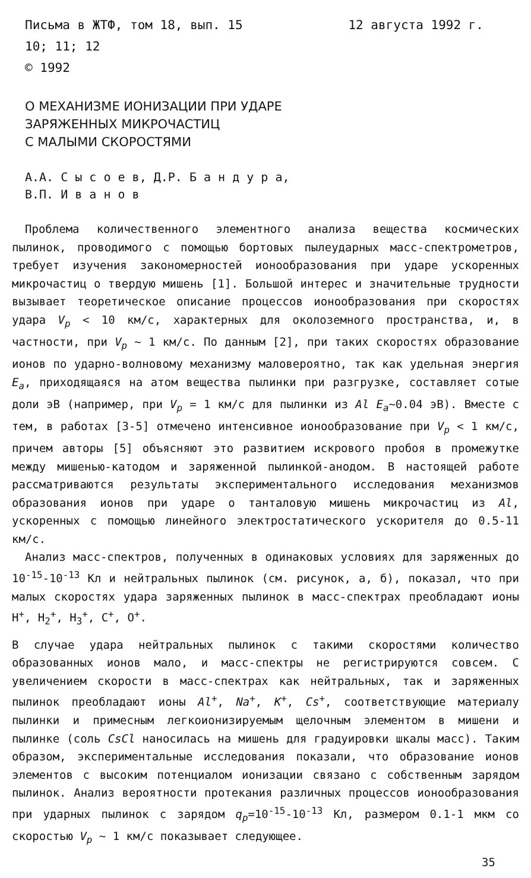Письма в ЖТФ, том 18, вып. 15 12 августа 1992 г.
10; 11; 12
© 1992
О МЕХАНИЗМЕ ИОНИЗАЦИИ ПРИ УДАРЕ
ЗАРЯЖЕННЫХ МИКРОЧАСТИЦ
С МАЛЫМИ СКОРОСТЯМИ
А.А. С ы с о е в, Д.Р. Б а н д у р а,
В.П. И в а н о в
Проблема количественного элементного анализа вещества космических пылинок, проводимого с помощью бортовых пылеударных масс-спектрометров, требует изучения закономерностей ионообразования при ударе ускоренных микрочастиц о твердую мишень [1]. Большой интерес и значительные трудности вызывает теоретическое описание процессов ионообразования при скоростях удара V<sub>p</sub> < 10 км/с, характерных для околоземного пространства, и, в частности, при V<sub>p</sub> ~ 1 км/с. По данным [2], при таких скоростях образование ионов по ударно-волновому механизму маловероятно, так как удельная энергия E<sub>a</sub>, приходящаяся на атом вещества пылинки при разгрузке, составляет сотые доли эВ (например, при V<sub>p</sub> = 1 км/с для пылинки из Al E<sub>a</sub>~0.04 эВ). Вместе с тем, в работах [3-5] отмечено интенсивное ионообразование при V<sub>p</sub> < 1 км/с, причем авторы [5] объясняют это развитием искрового пробоя в промежутке между мишенью-катодом и заряженной пылинкой-анодом. В настоящей работе рассматриваются результаты экспериментального исследования механизмов образования ионов при ударе о танталовую мишень микрочастиц из Al, ускоренных с помощью линейного электростатического ускорителя до 0.5-11 км/с.
Анализ масс-спектров, полученных в одинаковых условиях для заряженных до 10<sup>-15</sup>-10<sup>-13</sup> Кл и нейтральных пылинок (см. рисунок, а, б), показал, что при малых скоростях удара заряженных пылинок в масс-спектрах преобладают ионы H<sup>+</sup>, H<sub>2</sub><sup>+</sup>, H<sub>3</sub><sup>+</sup>, C<sup>+</sup>, O<sup>+</sup>.
В случае удара нейтральных пылинок с такими скоростями количество образованных ионов мало, и масс-спектры не регистрируются совсем. С увеличением скорости в масс-спектрах как нейтральных, так и заряженных пылинок преобладают ионы Al<sup>+</sup>, Na<sup>+</sup>, K<sup>+</sup>, Cs<sup>+</sup>, соответствующие материалу пылинки и примесным легкоионизируемым щелочным элементом в мишени и пылинке (соль CsCl наносилась на мишень для градуировки шкалы масс). Таким образом, экспериментальные исследования показали, что образование ионов элементов с высоким потенциалом ионизации связано с собственным зарядом пылинок. Анализ вероятности протекания различных процессов ионообразования при ударных пылинок с зарядом q<sub>p</sub>=10<sup>-15</sup>-10<sup>-13</sup> Кл, размером 0.1-1 мкм со скоростью V<sub>p</sub> ~ 1 км/с показывает следующее.
35